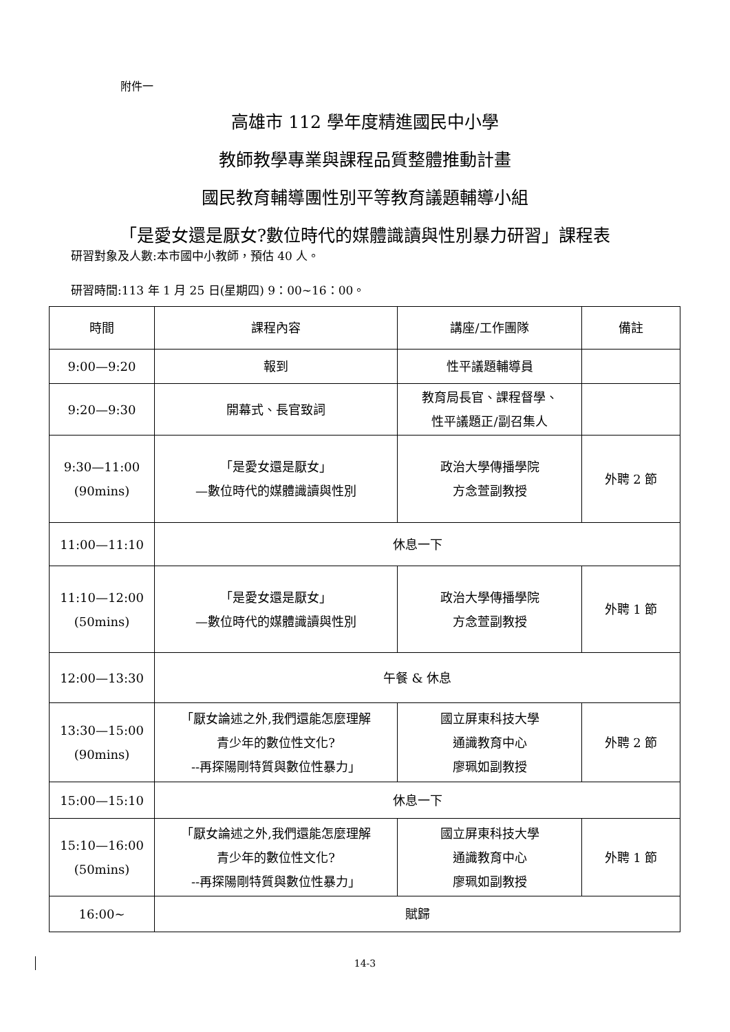附件一
高雄市 112 學年度精進國民中小學
教師教學專業與課程品質整體推動計畫
國民教育輔導團性別平等教育議題輔導小組
「是愛女還是厭女?數位時代的媒體識讀與性別暴力研習」課程表
研習對象及人數:本市國中小教師，預估 40 人。
研習時間:113 年 1 月 25 日(星期四) 9：00~16：00。
| 時間 | 課程內容 | 講座/工作團隊 | 備註 |
| --- | --- | --- | --- |
| 9:00—9:20 | 報到 | 性平議題輔導員 | |
| 9:20—9:30 | 開幕式、長官致詞 | 教育局長官、課程督學、 性平議題正/副召集人 | |
| 9:30—11:00 (90mins) | 「是愛女還是厭女」 —數位時代的媒體識讀與性別 | 政治大學傳播學院 方念萱副教授 | 外聘 2 節 |
| 11:00—11:10 | 休息一下 | | |
| 11:10—12:00 (50mins) | 「是愛女還是厭女」 —數位時代的媒體識讀與性別 | 政治大學傳播學院 方念萱副教授 | 外聘 1 節 |
| 12:00—13:30 | 午餐 & 休息 | | |
| 13:30—15:00 (90mins) | 「厭女論述之外,我們還能怎麼理解 青少年的數位性文化? --再探陽剛特質與數位性暴力」 | 國立屏東科技大學 通識教育中心 廖珮如副教授 | 外聘 2 節 |
| 15:00—15:10 | 休息一下 | | |
| 15:10—16:00 (50mins) | 「厭女論述之外,我們還能怎麼理解 青少年的數位性文化? --再探陽剛特質與數位性暴力」 | 國立屏東科技大學 通識教育中心 廖珮如副教授 | 外聘 1 節 |
| 16:00~ | 賦歸 | | |
14-3